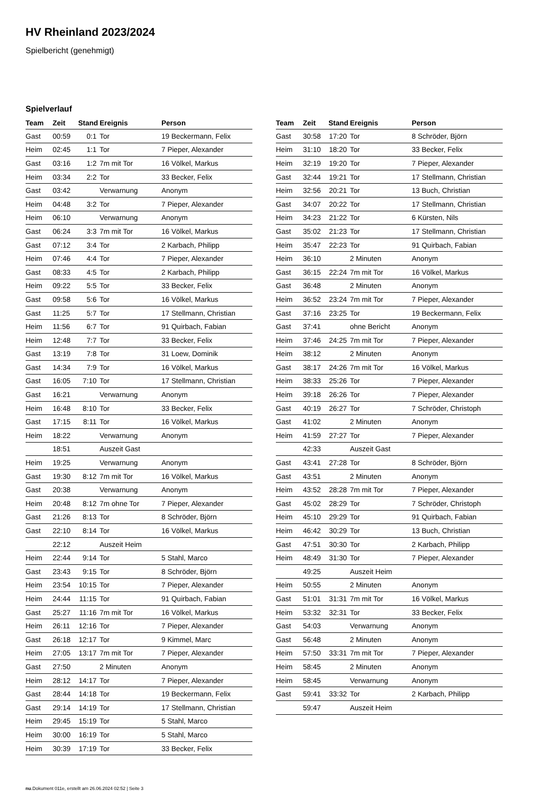HV Rheinland 2023/2024
Spielbericht (genehmigt)
Spielverlauf
| Team | Zeit | Stand | Ereignis | Person |
| --- | --- | --- | --- | --- |
| Gast | 00:59 | 0:1 | Tor | 19 Beckermann, Felix |
| Heim | 02:45 | 1:1 | Tor | 7 Pieper, Alexander |
| Gast | 03:16 | 1:2 | 7m mit Tor | 16 Völkel, Markus |
| Heim | 03:34 | 2:2 | Tor | 33 Becker, Felix |
| Gast | 03:42 | | Verwarnung | Anonym |
| Heim | 04:48 | 3:2 | Tor | 7 Pieper, Alexander |
| Heim | 06:10 | | Verwarnung | Anonym |
| Gast | 06:24 | 3:3 | 7m mit Tor | 16 Völkel, Markus |
| Gast | 07:12 | 3:4 | Tor | 2 Karbach, Philipp |
| Heim | 07:46 | 4:4 | Tor | 7 Pieper, Alexander |
| Gast | 08:33 | 4:5 | Tor | 2 Karbach, Philipp |
| Heim | 09:22 | 5:5 | Tor | 33 Becker, Felix |
| Gast | 09:58 | 5:6 | Tor | 16 Völkel, Markus |
| Gast | 11:25 | 5:7 | Tor | 17 Stellmann, Christian |
| Heim | 11:56 | 6:7 | Tor | 91 Quirbach, Fabian |
| Heim | 12:48 | 7:7 | Tor | 33 Becker, Felix |
| Gast | 13:19 | 7:8 | Tor | 31 Loew, Dominik |
| Gast | 14:34 | 7:9 | Tor | 16 Völkel, Markus |
| Gast | 16:05 | 7:10 | Tor | 17 Stellmann, Christian |
| Gast | 16:21 | | Verwarnung | Anonym |
| Heim | 16:48 | 8:10 | Tor | 33 Becker, Felix |
| Gast | 17:15 | 8:11 | Tor | 16 Völkel, Markus |
| Heim | 18:22 | | Verwarnung | Anonym |
| | 18:51 | | Auszeit Gast | |
| Heim | 19:25 | | Verwarnung | Anonym |
| Gast | 19:30 | 8:12 | 7m mit Tor | 16 Völkel, Markus |
| Gast | 20:38 | | Verwarnung | Anonym |
| Heim | 20:48 | 8:12 | 7m ohne Tor | 7 Pieper, Alexander |
| Gast | 21:26 | 8:13 | Tor | 8 Schröder, Björn |
| Gast | 22:10 | 8:14 | Tor | 16 Völkel, Markus |
| | 22:12 | | Auszeit Heim | |
| Heim | 22:44 | 9:14 | Tor | 5 Stahl, Marco |
| Gast | 23:43 | 9:15 | Tor | 8 Schröder, Björn |
| Heim | 23:54 | 10:15 | Tor | 7 Pieper, Alexander |
| Heim | 24:44 | 11:15 | Tor | 91 Quirbach, Fabian |
| Gast | 25:27 | 11:16 | 7m mit Tor | 16 Völkel, Markus |
| Heim | 26:11 | 12:16 | Tor | 7 Pieper, Alexander |
| Gast | 26:18 | 12:17 | Tor | 9 Kimmel, Marc |
| Heim | 27:05 | 13:17 | 7m mit Tor | 7 Pieper, Alexander |
| Gast | 27:50 | | 2 Minuten | Anonym |
| Heim | 28:12 | 14:17 | Tor | 7 Pieper, Alexander |
| Gast | 28:44 | 14:18 | Tor | 19 Beckermann, Felix |
| Gast | 29:14 | 14:19 | Tor | 17 Stellmann, Christian |
| Heim | 29:45 | 15:19 | Tor | 5 Stahl, Marco |
| Heim | 30:00 | 16:19 | Tor | 5 Stahl, Marco |
| Heim | 30:39 | 17:19 | Tor | 33 Becker, Felix |
| Team | Zeit | Stand | Ereignis | Person |
| --- | --- | --- | --- | --- |
| Gast | 30:58 | 17:20 | Tor | 8 Schröder, Björn |
| Heim | 31:10 | 18:20 | Tor | 33 Becker, Felix |
| Heim | 32:19 | 19:20 | Tor | 7 Pieper, Alexander |
| Gast | 32:44 | 19:21 | Tor | 17 Stellmann, Christian |
| Heim | 32:56 | 20:21 | Tor | 13 Buch, Christian |
| Gast | 34:07 | 20:22 | Tor | 17 Stellmann, Christian |
| Heim | 34:23 | 21:22 | Tor | 6 Kürsten, Nils |
| Gast | 35:02 | 21:23 | Tor | 17 Stellmann, Christian |
| Heim | 35:47 | 22:23 | Tor | 91 Quirbach, Fabian |
| Heim | 36:10 | | 2 Minuten | Anonym |
| Gast | 36:15 | 22:24 | 7m mit Tor | 16 Völkel, Markus |
| Gast | 36:48 | | 2 Minuten | Anonym |
| Heim | 36:52 | 23:24 | 7m mit Tor | 7 Pieper, Alexander |
| Gast | 37:16 | 23:25 | Tor | 19 Beckermann, Felix |
| Gast | 37:41 | | ohne Bericht | Anonym |
| Heim | 37:46 | 24:25 | 7m mit Tor | 7 Pieper, Alexander |
| Heim | 38:12 | | 2 Minuten | Anonym |
| Gast | 38:17 | 24:26 | 7m mit Tor | 16 Völkel, Markus |
| Heim | 38:33 | 25:26 | Tor | 7 Pieper, Alexander |
| Heim | 39:18 | 26:26 | Tor | 7 Pieper, Alexander |
| Gast | 40:19 | 26:27 | Tor | 7 Schröder, Christoph |
| Gast | 41:02 | | 2 Minuten | Anonym |
| Heim | 41:59 | 27:27 | Tor | 7 Pieper, Alexander |
| | 42:33 | | Auszeit Gast | |
| Gast | 43:41 | 27:28 | Tor | 8 Schröder, Björn |
| Gast | 43:51 | | 2 Minuten | Anonym |
| Heim | 43:52 | 28:28 | 7m mit Tor | 7 Pieper, Alexander |
| Gast | 45:02 | 28:29 | Tor | 7 Schröder, Christoph |
| Heim | 45:10 | 29:29 | Tor | 91 Quirbach, Fabian |
| Heim | 46:42 | 30:29 | Tor | 13 Buch, Christian |
| Gast | 47:51 | 30:30 | Tor | 2 Karbach, Philipp |
| Heim | 48:49 | 31:30 | Tor | 7 Pieper, Alexander |
| | 49:25 | | Auszeit Heim | |
| Heim | 50:55 | | 2 Minuten | Anonym |
| Gast | 51:01 | 31:31 | 7m mit Tor | 16 Völkel, Markus |
| Heim | 53:32 | 32:31 | Tor | 33 Becker, Felix |
| Gast | 54:03 | | Verwarnung | Anonym |
| Gast | 56:48 | | 2 Minuten | Anonym |
| Heim | 57:50 | 33:31 | 7m mit Tor | 7 Pieper, Alexander |
| Heim | 58:45 | | 2 Minuten | Anonym |
| Heim | 58:45 | | Verwarnung | Anonym |
| Gast | 59:41 | 33:32 | Tor | 2 Karbach, Philipp |
| | 59:47 | | Auszeit Heim | |
nu.Dokument 011e, erstellt am 26.06.2024 02:52 | Seite 3